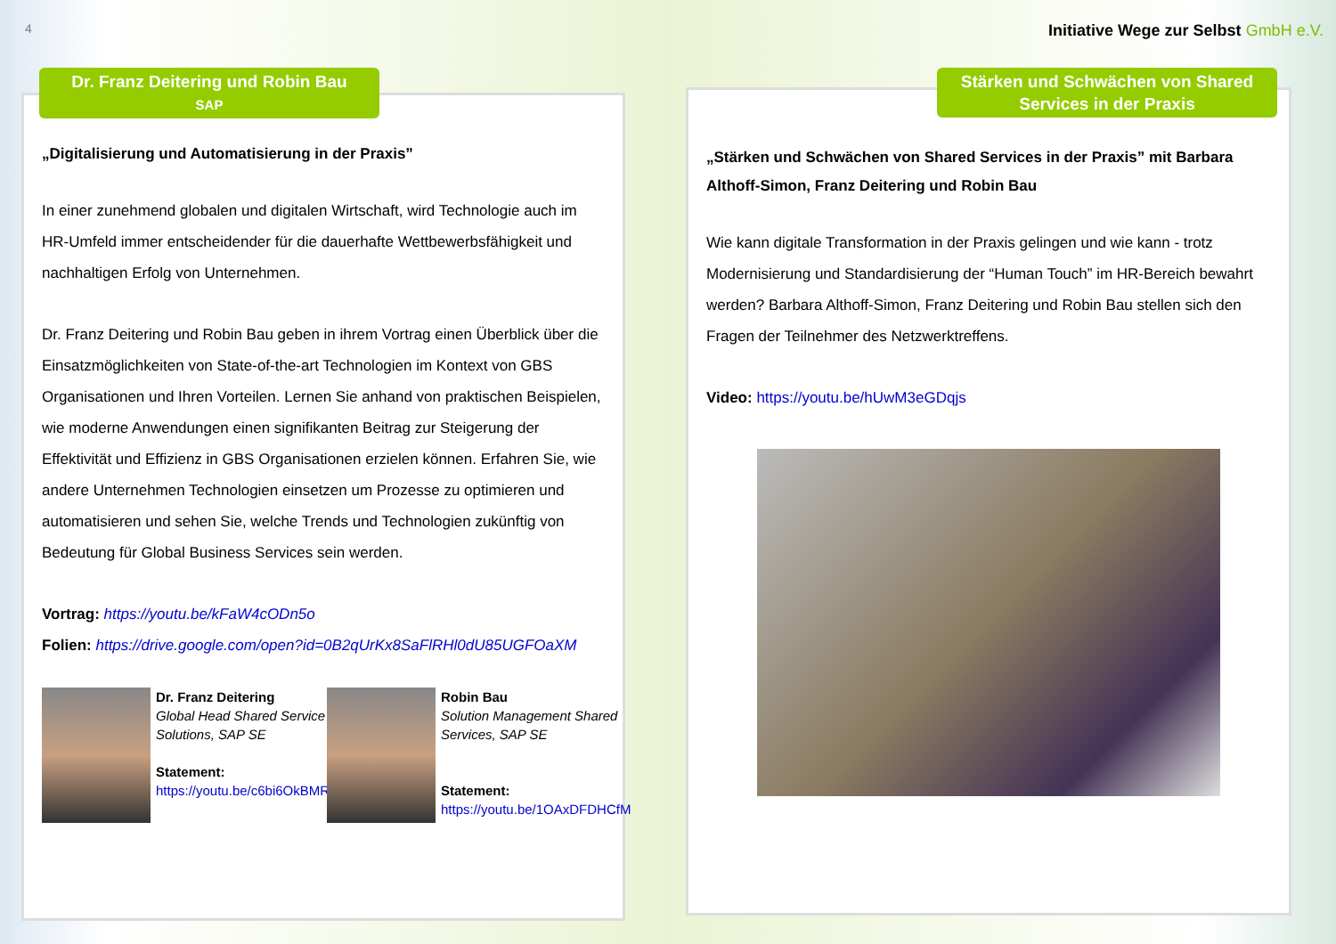4
Initiative Wege zur Selbst GmbH e.V.
Dr. Franz Deitering und Robin Bau
SAP
Stärken und Schwächen von Shared Services in der Praxis
„Digitalisierung und Automatisierung in der Praxis”
In einer zunehmend globalen und digitalen Wirtschaft, wird Technologie auch im HR-Umfeld immer entscheidender für die dauerhafte Wettbewerbsfähigkeit und nachhaltigen Erfolg von Unternehmen.
Dr. Franz Deitering und Robin Bau geben in ihrem Vortrag einen Überblick über die Einsatzmöglichkeiten von State-of-the-art Technologien im Kontext von GBS Organisationen und Ihren Vorteilen. Lernen Sie anhand von praktischen Beispielen, wie moderne Anwendungen einen signifikanten Beitrag zur Steigerung der Effektivität und Effizienz in GBS Organisationen erzielen können. Erfahren Sie, wie andere Unternehmen Technologien einsetzen um Prozesse zu optimieren und automatisieren und sehen Sie, welche Trends und Technologien zukünftig von Bedeutung für Global Business Services sein werden.
Vortrag: https://youtu.be/kFaW4cODn5o
Folien: https://drive.google.com/open?id=0B2qUrKx8SaFlRHl0dU85UGFOaXM
Dr. Franz Deitering
Global Head Shared Service Solutions, SAP SE
Statement:
https://youtu.be/c6bi6OkBMRQ
Robin Bau
Solution Management Shared Services, SAP SE
Statement:
https://youtu.be/1OAxDFDHCfM
„Stärken und Schwächen von Shared Services in der Praxis” mit Barbara Althoff-Simon, Franz Deitering und Robin Bau
Wie kann digitale Transformation in der Praxis gelingen und wie kann - trotz Modernisierung und Standardisierung der “Human Touch” im HR-Bereich bewahrt werden? Barbara Althoff-Simon, Franz Deitering und Robin Bau stellen sich den Fragen der Teilnehmer des Netzwerktreffens.
Video: https://youtu.be/hUwM3eGDqjs